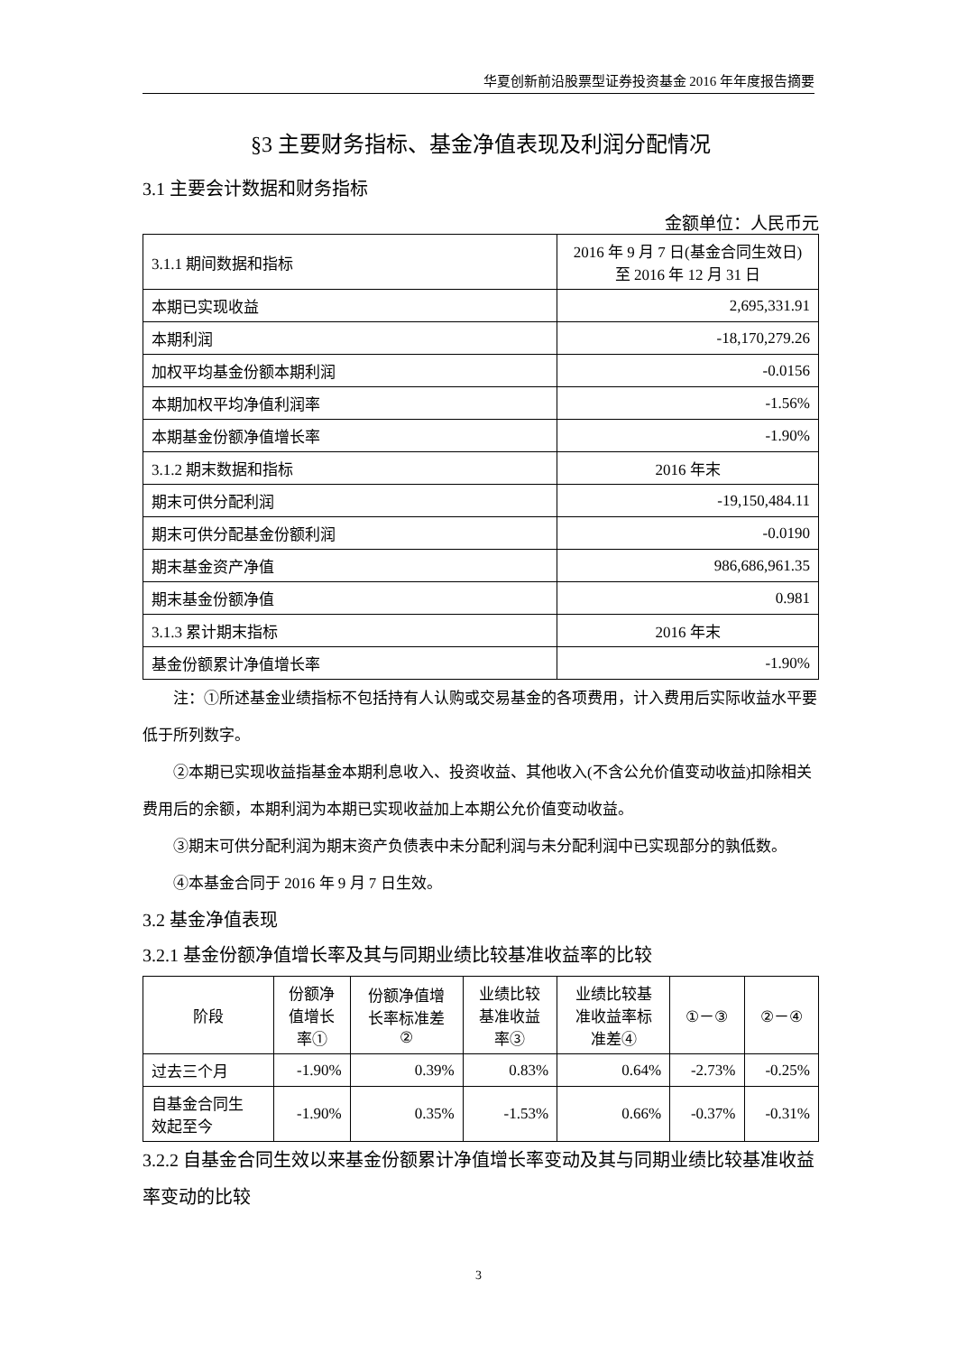华夏创新前沿股票型证券投资基金 2016 年年度报告摘要
§3 主要财务指标、基金净值表现及利润分配情况
3.1 主要会计数据和财务指标
金额单位：人民币元
| 3.1.1 期间数据和指标 | 2016 年 9 月 7 日(基金合同生效日) 至 2016 年 12 月 31 日 |
| 本期已实现收益 | 2,695,331.91 |
| 本期利润 | -18,170,279.26 |
| 加权平均基金份额本期利润 | -0.0156 |
| 本期加权平均净值利润率 | -1.56% |
| 本期基金份额净值增长率 | -1.90% |
| 3.1.2 期末数据和指标 | 2016 年末 |
| 期末可供分配利润 | -19,150,484.11 |
| 期末可供分配基金份额利润 | -0.0190 |
| 期末基金资产净值 | 986,686,961.35 |
| 期末基金份额净值 | 0.981 |
| 3.1.3 累计期末指标 | 2016 年末 |
| 基金份额累计净值增长率 | -1.90% |
注：①所述基金业绩指标不包括持有人认购或交易基金的各项费用，计入费用后实际收益水平要低于所列数字。
②本期已实现收益指基金本期利息收入、投资收益、其他收入(不含公允价值变动收益)扣除相关费用后的余额，本期利润为本期已实现收益加上本期公允价值变动收益。
③期末可供分配利润为期末资产负债表中未分配利润与未分配利润中已实现部分的孰低数。
④本基金合同于 2016 年 9 月 7 日生效。
3.2 基金净值表现
3.2.1 基金份额净值增长率及其与同期业绩比较基准收益率的比较
| 阶段 | 份额净 值增长 率① | 份额净值增 长率标准差 ② | 业绩比较 基准收益 率③ | 业绩比较基 准收益率标 准差④ | ①－③ | ②－④ |
| --- | --- | --- | --- | --- | --- | --- |
| 过去三个月 | -1.90% | 0.39% | 0.83% | 0.64% | -2.73% | -0.25% |
| 自基金合同生 效起至今 | -1.90% | 0.35% | -1.53% | 0.66% | -0.37% | -0.31% |
3.2.2 自基金合同生效以来基金份额累计净值增长率变动及其与同期业绩比较基准收益率变动的比较
3